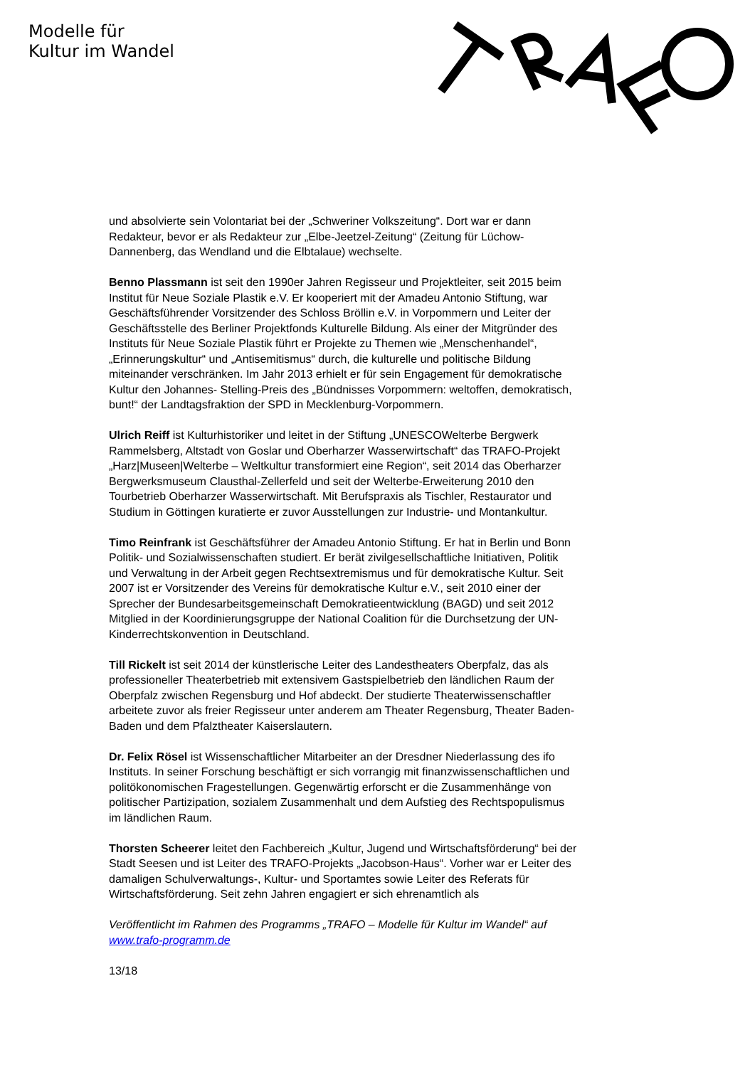Modelle für
Kultur im Wandel
und absolvierte sein Volontariat bei der „Schweriner Volkszeitung“. Dort war er dann Redakteur, bevor er als Redakteur zur „Elbe-Jeetzel-Zeitung“ (Zeitung für Lüchow-Dannenberg, das Wendland und die Elbtalaue) wechselte.
Benno Plassmann ist seit den 1990er Jahren Regisseur und Projektleiter, seit 2015 beim Institut für Neue Soziale Plastik e.V. Er kooperiert mit der Amadeu Antonio Stiftung, war Geschäftsführender Vorsitzender des Schloss Bröllin e.V. in Vorpommern und Leiter der Geschäftsstelle des Berliner Projektfonds Kulturelle Bildung. Als einer der Mitgründer des Instituts für Neue Soziale Plastik führt er Projekte zu Themen wie „Menschenhandel“, „Erinnerungskultur“ und „Antisemitismus“ durch, die kulturelle und politische Bildung miteinander verschränken. Im Jahr 2013 erhielt er für sein Engagement für demokratische Kultur den Johannes- Stelling-Preis des „Bündnisses Vorpommern: weltoffen, demokratisch, bunt!“ der Landtagsfraktion der SPD in Mecklenburg-Vorpommern.
Ulrich Reiff ist Kulturhistoriker und leitet in der Stiftung „UNESCOWelterbe Bergwerk Rammelsberg, Altstadt von Goslar und Oberharzer Wasserwirtschaft“ das TRAFO-Projekt „Harz|Museen|Welterbe – Weltkultur transformiert eine Region“, seit 2014 das Oberharzer Bergwerksmuseum Clausthal-Zellerfeld und seit der Welterbe-Erweiterung 2010 den Tourbetrieb Oberharzer Wasserwirtschaft. Mit Berufspraxis als Tischler, Restaurator und Studium in Göttingen kuratierte er zuvor Ausstellungen zur Industrie- und Montankultur.
Timo Reinfrank ist Geschäftsführer der Amadeu Antonio Stiftung. Er hat in Berlin und Bonn Politik- und Sozialwissenschaften studiert. Er berät zivilgesellschaftliche Initiativen, Politik und Verwaltung in der Arbeit gegen Rechtsextremismus und für demokratische Kultur. Seit 2007 ist er Vorsitzender des Vereins für demokratische Kultur e.V., seit 2010 einer der Sprecher der Bundesarbeitsgemeinschaft Demokratieentwicklung (BAGD) und seit 2012 Mitglied in der Koordinierungsgruppe der National Coalition für die Durchsetzung der UN-Kinderrechtskonvention in Deutschland.
Till Rickelt ist seit 2014 der künstlerische Leiter des Landestheaters Oberpfalz, das als professioneller Theaterbetrieb mit extensivem Gastspielbetrieb den ländlichen Raum der Oberpfalz zwischen Regensburg und Hof abdeckt. Der studierte Theaterwissenschaftler arbeitete zuvor als freier Regisseur unter anderem am Theater Regensburg, Theater Baden- Baden und dem Pfalztheater Kaiserslautern.
Dr. Felix Rösel ist Wissenschaftlicher Mitarbeiter an der Dresdner Niederlassung des ifo Instituts. In seiner Forschung beschäftigt er sich vorrangig mit finanzwissenschaftlichen und politökonomischen Fragestellungen. Gegenwärtig erforscht er die Zusammenhänge von politischer Partizipation, sozialem Zusammenhalt und dem Aufstieg des Rechtspopulismus im ländlichen Raum.
Thorsten Scheerer leitet den Fachbereich „Kultur, Jugend und Wirtschaftsförderung“ bei der Stadt Seesen und ist Leiter des TRAFO-Projekts „Jacobson-Haus“. Vorher war er Leiter des damaligen Schulverwaltungs-, Kultur- und Sportamtes sowie Leiter des Referats für Wirtschaftsförderung. Seit zehn Jahren engagiert er sich ehrenamtlich als
Veröffentlicht im Rahmen des Programms „TRAFO – Modelle für Kultur im Wandel“ auf www.trafo-programm.de
13/18